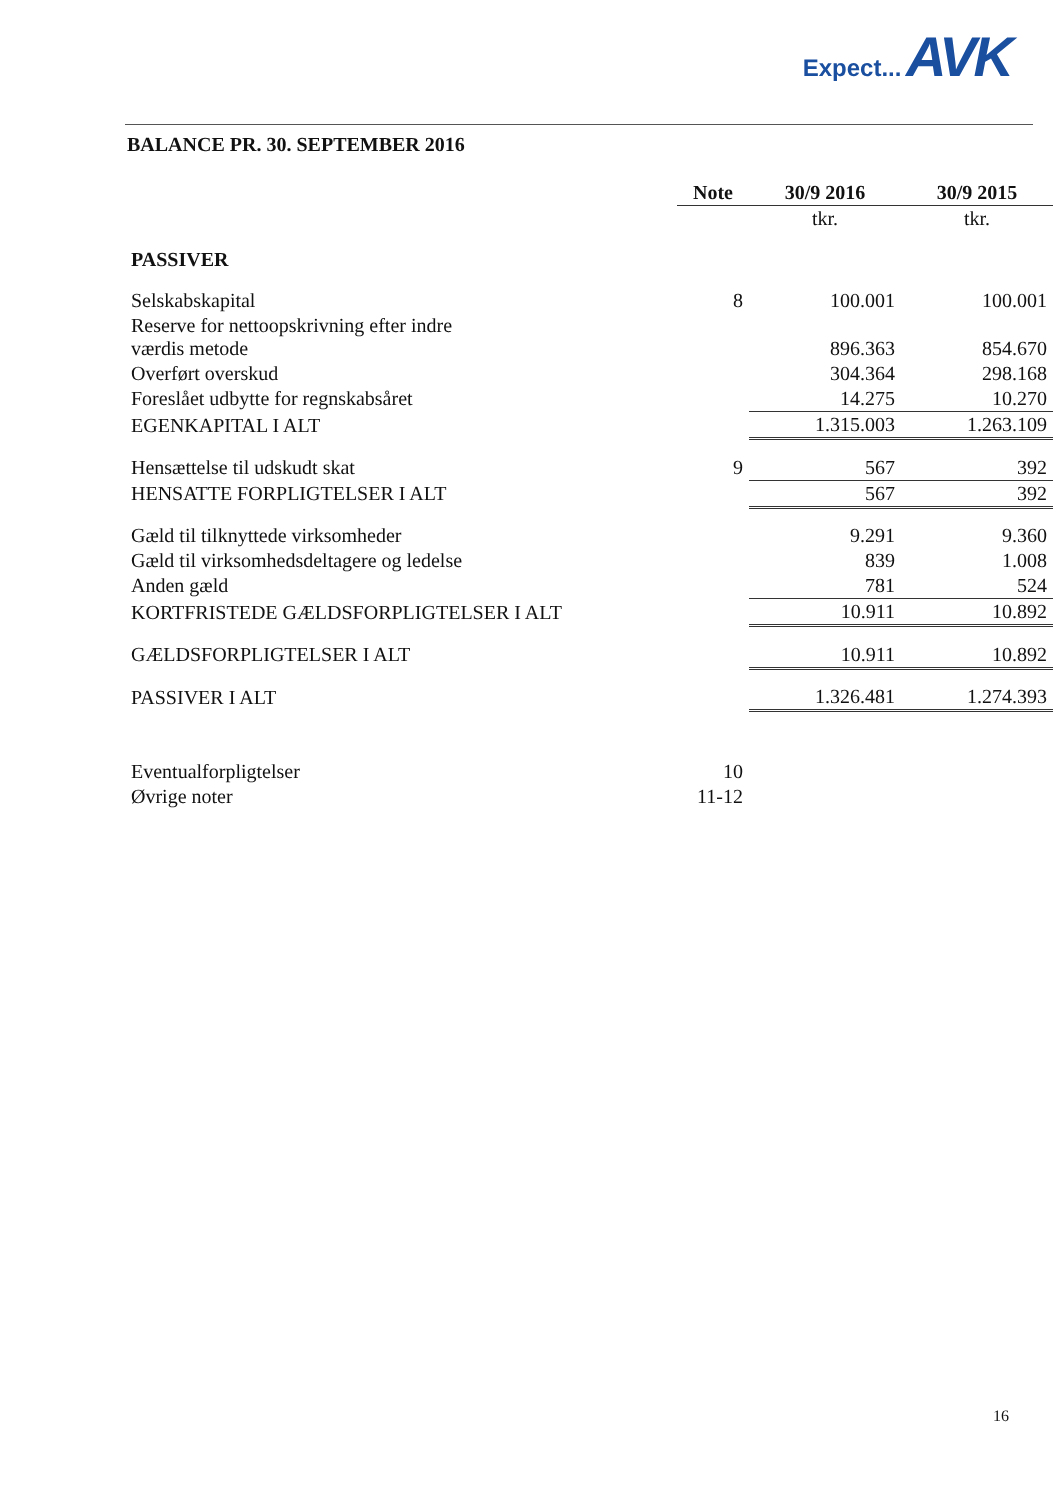Expect... AVK
BALANCE PR. 30. SEPTEMBER 2016
| | Note | 30/9 2016 | 30/9 2015 |
| | | tkr. | tkr. |
| PASSIVER | | | |
| Selskabskapital | 8 | 100.001 | 100.001 |
| Reserve for nettoopskrivning efter indre værdis metode | | 896.363 | 854.670 |
| Overført overskud | | 304.364 | 298.168 |
| Foreslået udbytte for regnskabsåret | | 14.275 | 10.270 |
| EGENKAPITAL I ALT | | 1.315.003 | 1.263.109 |
| Hensættelse til udskudt skat | 9 | 567 | 392 |
| HENSATTE FORPLIGTELSER I ALT | | 567 | 392 |
| Gæld til tilknyttede virksomheder | | 9.291 | 9.360 |
| Gæld til virksomhedsdeltagere og ledelse | | 839 | 1.008 |
| Anden gæld | | 781 | 524 |
| KORTFRISTEDE GÆLDSFORPLIGTELSER I ALT | | 10.911 | 10.892 |
| GÆLDSFORPLIGTELSER I ALT | | 10.911 | 10.892 |
| PASSIVER I ALT | | 1.326.481 | 1.274.393 |
| Eventualforpligtelser | 10 | | |
| Øvrige noter | 11-12 | | |
16